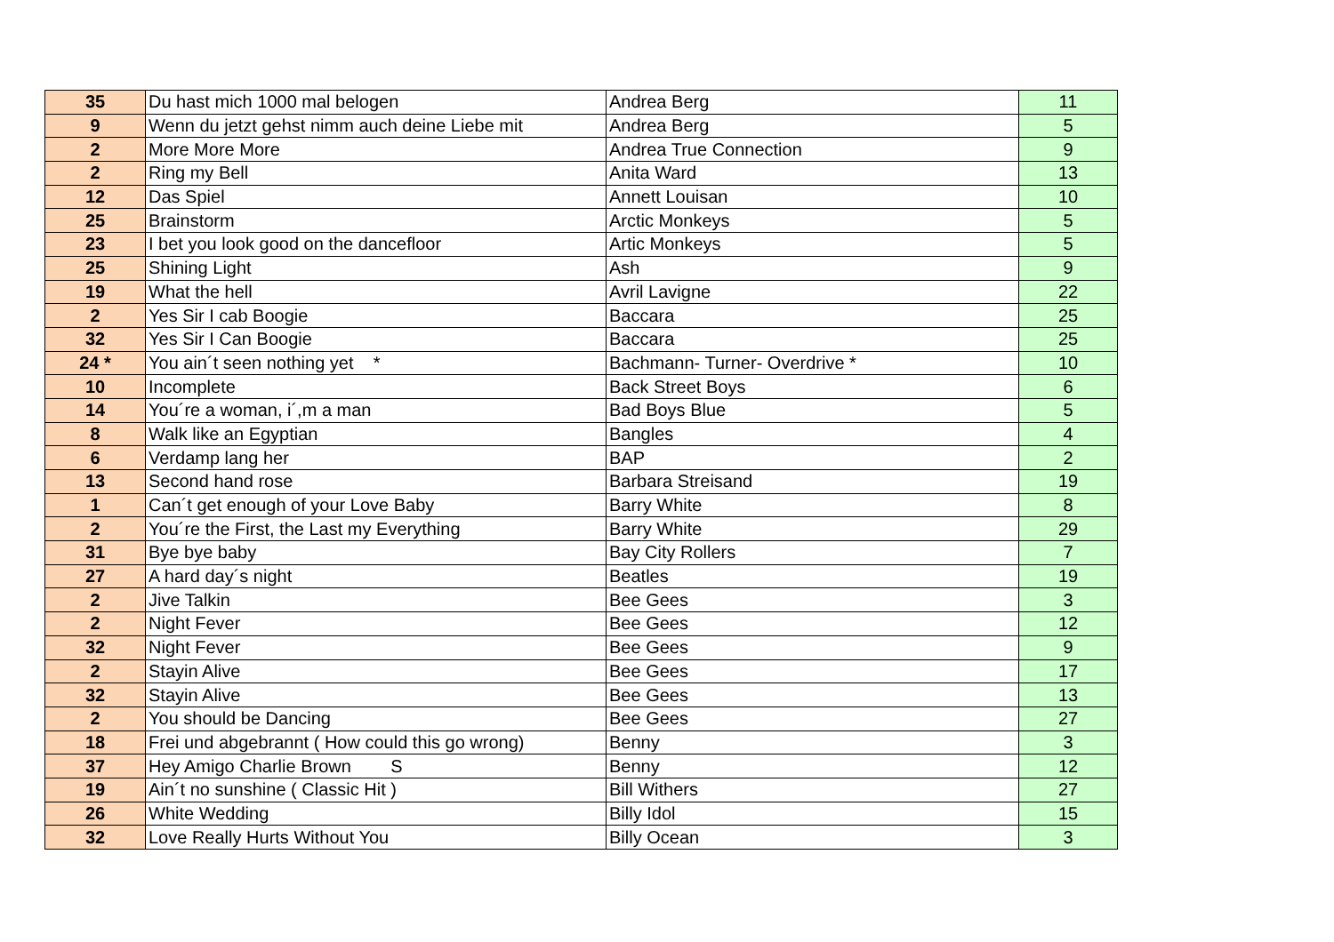| 35 | Du hast mich 1000 mal belogen | Andrea Berg | 11 |
| 9 | Wenn du jetzt gehst nimm auch deine Liebe mit | Andrea Berg | 5 |
| 2 | More More More | Andrea True Connection | 9 |
| 2 | Ring my Bell | Anita Ward | 13 |
| 12 | Das Spiel | Annett Louisan | 10 |
| 25 | Brainstorm | Arctic Monkeys | 5 |
| 23 | I bet you look good on the dancefloor | Artic Monkeys | 5 |
| 25 | Shining Light | Ash | 9 |
| 19 | What the hell | Avril Lavigne | 22 |
| 2 | Yes Sir I cab Boogie | Baccara | 25 |
| 32 | Yes Sir I Can Boogie | Baccara | 25 |
| 24 * | You ain´t seen nothing yet * | Bachmann- Turner- Overdrive * | 10 |
| 10 | Incomplete | Back Street Boys | 6 |
| 14 | You´re a woman, i´,m a man | Bad Boys Blue | 5 |
| 8 | Walk like an Egyptian | Bangles | 4 |
| 6 | Verdamp lang her | BAP | 2 |
| 13 | Second hand rose | Barbara Streisand | 19 |
| 1 | Can´t get enough of your Love Baby | Barry White | 8 |
| 2 | You´re the First, the Last my Everything | Barry White | 29 |
| 31 | Bye bye baby | Bay City Rollers | 7 |
| 27 | A hard day´s night | Beatles | 19 |
| 2 | Jive Talkin | Bee Gees | 3 |
| 2 | Night Fever | Bee Gees | 12 |
| 32 | Night Fever | Bee Gees | 9 |
| 2 | Stayin Alive | Bee Gees | 17 |
| 32 | Stayin Alive | Bee Gees | 13 |
| 2 | You should be Dancing | Bee Gees | 27 |
| 18 | Frei und abgebrannt ( How could this go wrong) | Benny | 3 |
| 37 | Hey Amigo Charlie Brown S | Benny | 12 |
| 19 | Ain´t no sunshine ( Classic Hit ) | Bill Withers | 27 |
| 26 | White Wedding | Billy Idol | 15 |
| 32 | Love Really Hurts Without You | Billy Ocean | 3 |